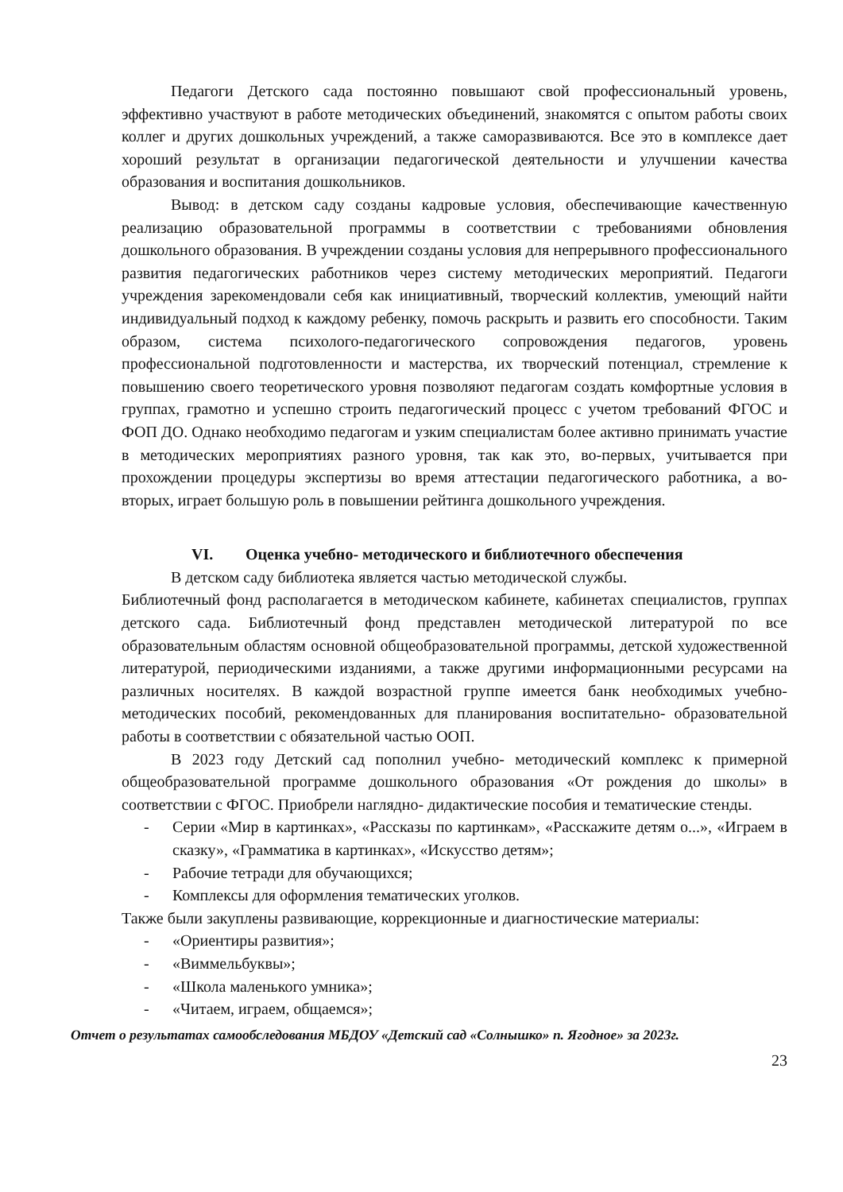Педагоги Детского сада постоянно повышают свой профессиональный уровень, эффективно участвуют в работе методических объединений, знакомятся с опытом работы своих коллег и других дошкольных учреждений, а также саморазвиваются. Все это в комплексе дает хороший результат в организации педагогической деятельности и улучшении качества образования и воспитания дошкольников.
Вывод: в детском саду созданы кадровые условия, обеспечивающие качественную реализацию образовательной программы в соответствии с требованиями обновления дошкольного образования. В учреждении созданы условия для непрерывного профессионального развития педагогических работников через систему методических мероприятий. Педагоги учреждения зарекомендовали себя как инициативный, творческий коллектив, умеющий найти индивидуальный подход к каждому ребенку, помочь раскрыть и развить его способности. Таким образом, система психолого-педагогического сопровождения педагогов, уровень профессиональной подготовленности и мастерства, их творческий потенциал, стремление к повышению своего теоретического уровня позволяют педагогам создать комфортные условия в группах, грамотно и успешно строить педагогический процесс с учетом требований ФГОС и ФОП ДО. Однако необходимо педагогам и узким специалистам более активно принимать участие в методических мероприятиях разного уровня, так как это, во-первых, учитывается при прохождении процедуры экспертизы во время аттестации педагогического работника, а во-вторых, играет большую роль в повышении рейтинга дошкольного учреждения.
VI. Оценка учебно- методического и библиотечного обеспечения
В детском саду библиотека является частью методической службы.
Библиотечный фонд располагается в методическом кабинете, кабинетах специалистов, группах детского сада. Библиотечный фонд представлен методической литературой по все образовательным областям основной общеобразовательной программы, детской художественной литературой, периодическими изданиями, а также другими информационными ресурсами на различных носителях. В каждой возрастной группе имеется банк необходимых учебно-методических пособий, рекомендованных для планирования воспитательно- образовательной работы в соответствии с обязательной частью ООП.
В 2023 году Детский сад пополнил учебно- методический комплекс к примерной общеобразовательной программе дошкольного образования «От рождения до школы» в соответствии с ФГОС. Приобрели наглядно- дидактические пособия и тематические стенды.
- Серии «Мир в картинках», «Рассказы по картинкам», «Расскажите детям о...», «Играем в сказку», «Грамматика в картинках», «Искусство детям»;
- Рабочие тетради для обучающихся;
- Комплексы для оформления тематических уголков.
Также были закуплены развивающие, коррекционные и диагностические материалы:
- «Ориентиры развития»;
- «Виммельбуквы»;
- «Школа маленького умника»;
- «Читаем, играем, общаемся»;
Отчет о результатах самообследования МБДОУ «Детский сад «Солнышко» п. Ягодное» за 2023г.
23